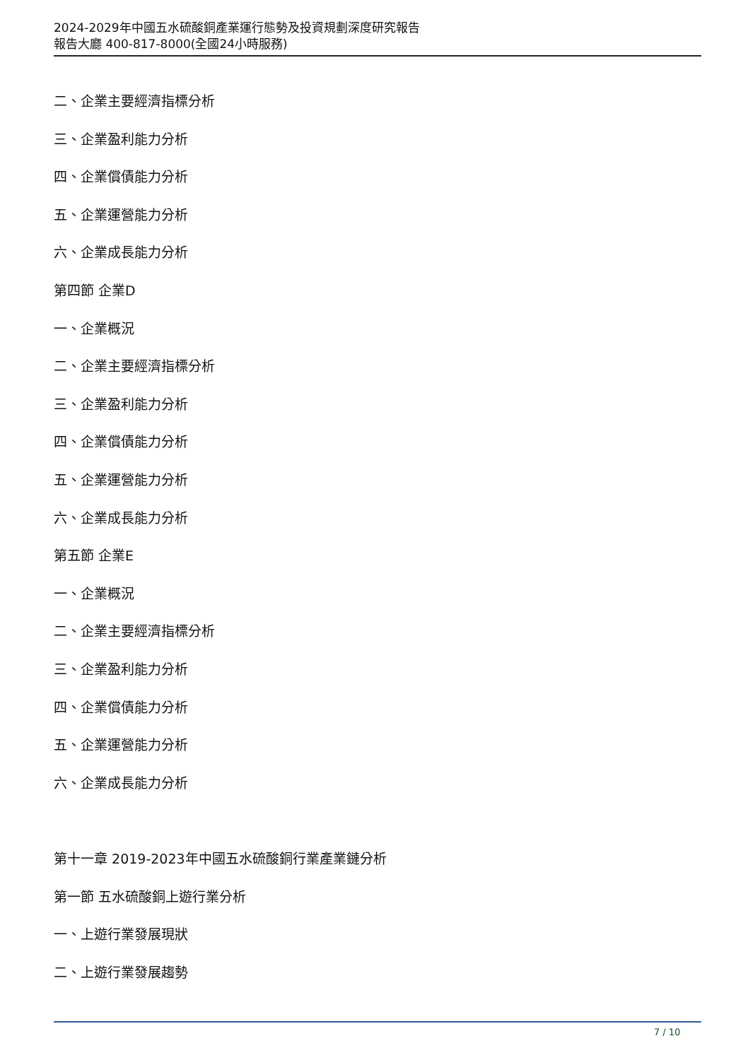2024-2029年中國五水硫酸銅產業運行態勢及投資規劃深度研究報告
報告大廳 400-817-8000(全國24小時服務)
二、企業主要經濟指標分析
三、企業盈利能力分析
四、企業償債能力分析
五、企業運營能力分析
六、企業成長能力分析
第四節 企業D
一、企業概況
二、企業主要經濟指標分析
三、企業盈利能力分析
四、企業償債能力分析
五、企業運營能力分析
六、企業成長能力分析
第五節 企業E
一、企業概況
二、企業主要經濟指標分析
三、企業盈利能力分析
四、企業償債能力分析
五、企業運營能力分析
六、企業成長能力分析
第十一章 2019-2023年中國五水硫酸銅行業產業鏈分析
第一節 五水硫酸銅上遊行業分析
一、上遊行業發展現狀
二、上遊行業發展趨勢
7 / 10